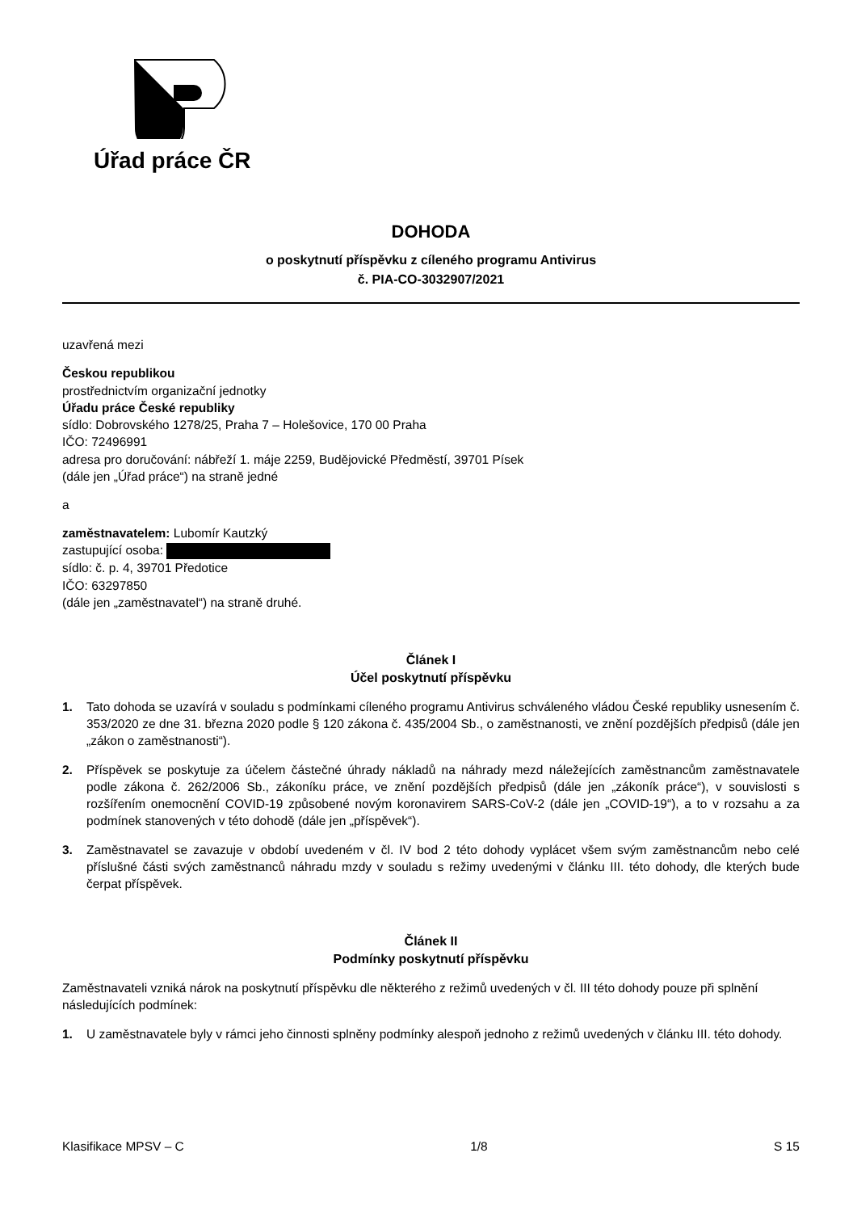Úřad práce ČR
DOHODA
o poskytnutí příspěvku z cíleného programu Antivirus
č. PIA-CO-3032907/2021
uzavřená mezi
Českou republikou
prostřednictvím organizační jednotky
Úřadu práce České republiky
sídlo: Dobrovského 1278/25, Praha 7 – Holešovice, 170 00 Praha
IČO: 72496991
adresa pro doručování: nábřeží 1. máje 2259, Budějovické Předměstí, 39701 Písek
(dále jen „Úřad práce“) na straně jedné
a
zaměstnavatelem: Lubomír Kautzký
zastupující osoba:
sídlo: č. p. 4, 39701 Předotice
IČO: 63297850
(dále jen „zaměstnavatel“) na straně druhé.
Článek I
Účel poskytnutí příspěvku
1. Tato dohoda se uzavírá v souladu s podmínkami cíleného programu Antivirus schváleného vládou České republiky usnesením č. 353/2020 ze dne 31. března 2020 podle § 120 zákona č. 435/2004 Sb., o zaměstnanosti, ve znění pozdějších předpisů (dále jen „zákon o zaměstnanosti“).
2. Příspěvek se poskytuje za účelem částečné úhrady nákladů na náhrady mezd náležejících zaměstnancům zaměstnavatele podle zákona č. 262/2006 Sb., zákoníku práce, ve znění pozdějších předpisů (dále jen „zákoník práce“), v souvislosti s rozšířením onemocnění COVID-19 způsobené novým koronavirem SARS-CoV-2 (dále jen „COVID-19“), a to v rozsahu a za podmínek stanovených v této dohodě (dále jen „příspěvek“).
3. Zaměstnavatel se zavazuje v období uvedeném v čl. IV bod 2 této dohody vyplácet všem svým zaměstnancům nebo celé příslušné části svých zaměstnanců náhradu mzdy v souladu s režimy uvedenými v článku III. této dohody, dle kterých bude čerpat příspěvek.
Článek II
Podmínky poskytnutí příspěvku
Zaměstnavateli vzniká nárok na poskytnutí příspěvku dle některého z režimů uvedených v čl. III této dohody pouze při splnění následujících podmínek:
1. U zaměstnavatele byly v rámci jeho činnosti splněny podmínky alespoň jednoho z režimů uvedených v článku III. této dohody.
Klasifikace MPSV – C 1/8 S 15